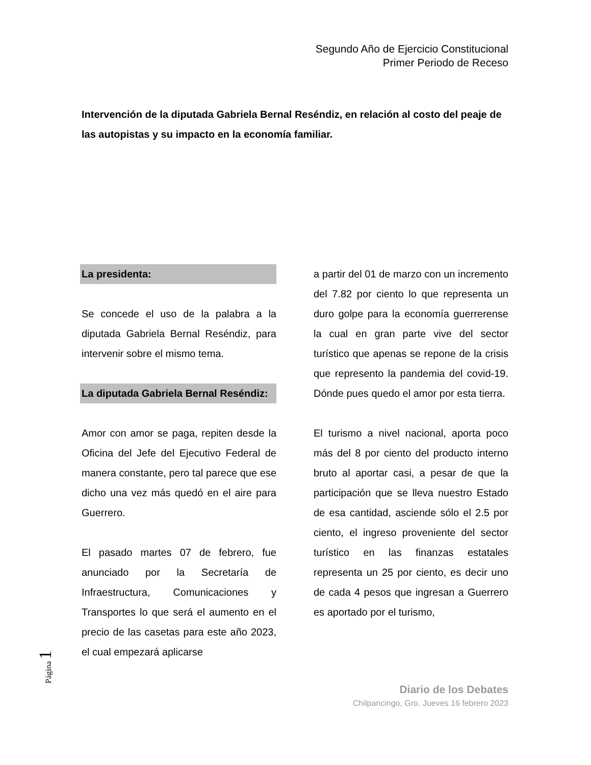Segundo Año de Ejercicio Constitucional
Primer Periodo de Receso
Intervención de la diputada Gabriela Bernal Reséndiz, en relación al costo del peaje de las autopistas y su impacto en la economía familiar.
La presidenta:
Se concede el uso de la palabra a la diputada Gabriela Bernal Reséndiz, para intervenir sobre el mismo tema.
La diputada Gabriela Bernal Reséndiz:
Amor con amor se paga, repiten desde la Oficina del Jefe del Ejecutivo Federal de manera constante, pero tal parece que ese dicho una vez más quedó en el aire para Guerrero.
El pasado martes 07 de febrero, fue anunciado por la Secretaría de Infraestructura, Comunicaciones y Transportes lo que será el aumento en el precio de las casetas para este año 2023, el cual empezará aplicarse
a partir del 01 de marzo con un incremento del 7.82 por ciento lo que representa un duro golpe para la economía guerrerense la cual en gran parte vive del sector turístico que apenas se repone de la crisis que represento la pandemia del covid-19. Dónde pues quedo el amor por esta tierra.
El turismo a nivel nacional, aporta poco más del 8 por ciento del producto interno bruto al aportar casi, a pesar de que la participación que se lleva nuestro Estado de esa cantidad, asciende sólo el 2.5 por ciento, el ingreso proveniente del sector turístico en las finanzas estatales representa un 25 por ciento, es decir uno de cada 4 pesos que ingresan a Guerrero es aportado por el turismo,
Página 1
Diario de los Debates
Chilpancingo, Gro. Jueves 16 febrero 2023